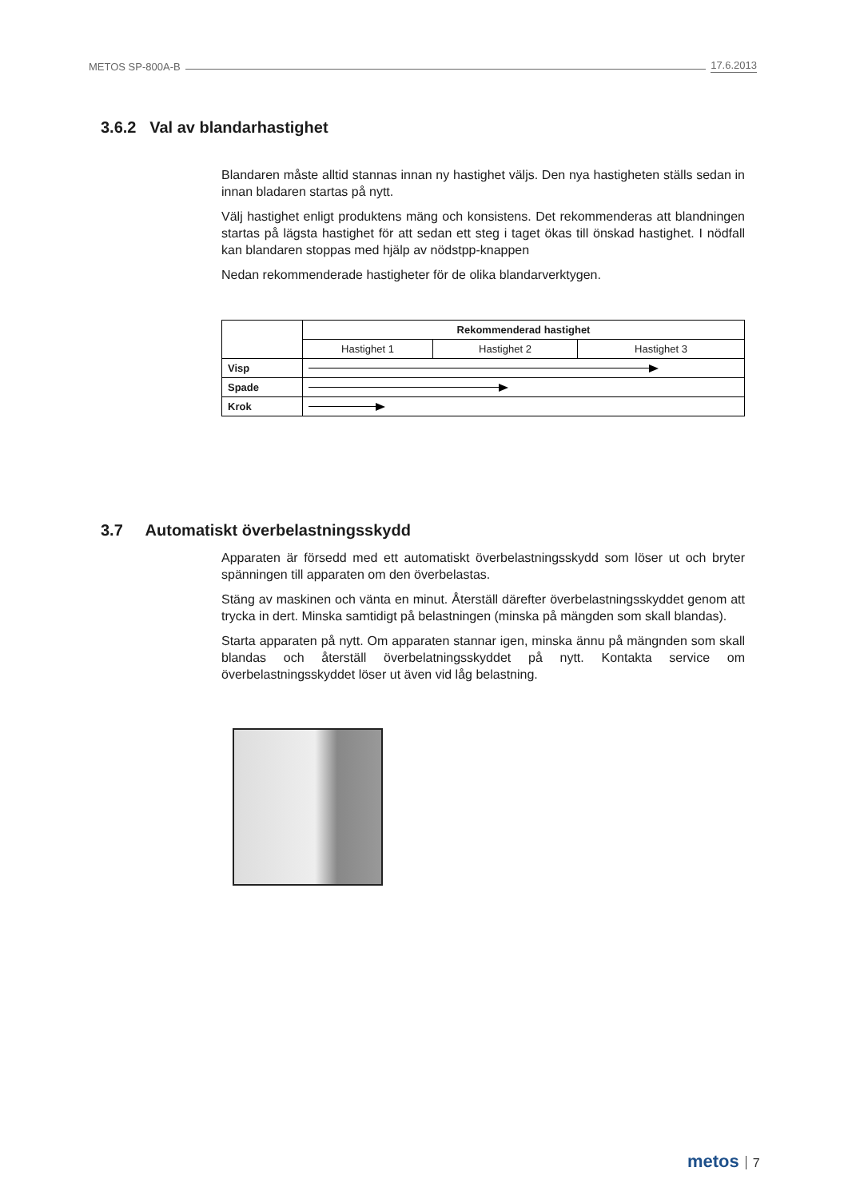METOS SP-800A-B 17.6.2013
3.6.2 Val av blandarhastighet
Blandaren måste alltid stannas innan ny hastighet väljs. Den nya hastigheten ställs sedan in innan bladaren startas på nytt.
Välj hastighet enligt produktens mäng och konsistens. Det rekommenderas att blandningen startas på lägsta hastighet för att sedan ett steg i taget ökas till önskad hastighet. I nödfall kan blandaren stoppas med hjälp av nödstpp-knappen
Nedan rekommenderade hastigheter för de olika blandarverktygen.
| | Rekommenderad hastighet | | |
| | Hastighet 1 | Hastighet 2 | Hastighet 3 |
| Visp | | | |
| Spade | | | |
| Krok | | | |
3.7 Automatiskt överbelastningsskydd
Apparaten är försedd med ett automatiskt överbelastningsskydd som löser ut och bryter spänningen till apparaten om den överbelastas.
Stäng av maskinen och vänta en minut. Återställ därefter överbelastningsskyddet genom att trycka in dert. Minska samtidigt på belastningen (minska på mängden som skall blandas).
Starta apparaten på nytt. Om apparaten stannar igen, minska ännu på mängnden som skall blandas och återställ överbelatningsskyddet på nytt. Kontakta service om överbelastningsskyddet löser ut även vid låg belastning.
metos 7